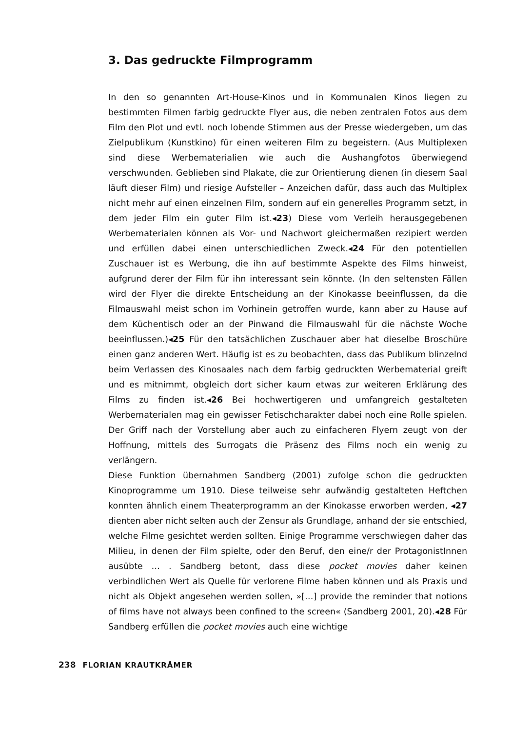3. Das gedruckte Filmprogramm
In den so genannten Art-House-Kinos und in Kommunalen Kinos liegen zu bestimmten Filmen farbig gedruckte Flyer aus, die neben zentralen Fotos aus dem Film den Plot und evtl. noch lobende Stimmen aus der Presse wiedergeben, um das Zielpublikum (Kunstkino) für einen weiteren Film zu begeistern. (Aus Multiplexen sind diese Werbematerialien wie auch die Aushangfotos überwiegend verschwunden. Geblieben sind Plakate, die zur Orientierung dienen (in diesem Saal läuft dieser Film) und riesige Aufsteller – Anzeichen dafür, dass auch das Multiplex nicht mehr auf einen einzelnen Film, sondern auf ein generelles Programm setzt, in dem jeder Film ein guter Film ist.◂23) Diese vom Verleih herausgegebenen Werbematerialen können als Vor- und Nachwort gleichermaßen rezipiert werden und erfüllen dabei einen unterschiedlichen Zweck.◂24 Für den potentiellen Zuschauer ist es Werbung, die ihn auf bestimmte Aspekte des Films hinweist, aufgrund derer der Film für ihn interessant sein könnte. (In den seltensten Fällen wird der Flyer die direkte Entscheidung an der Kinokasse beeinflussen, da die Filmauswahl meist schon im Vorhinein getroffen wurde, kann aber zu Hause auf dem Küchentisch oder an der Pinwand die Filmauswahl für die nächste Woche beeinflussen.)◂25 Für den tatsächlichen Zuschauer aber hat dieselbe Broschüre einen ganz anderen Wert. Häufig ist es zu beobachten, dass das Publikum blinzelnd beim Verlassen des Kinosaales nach dem farbig gedruckten Werbematerial greift und es mitnimmt, obgleich dort sicher kaum etwas zur weiteren Erklärung des Films zu finden ist.◂26 Bei hochwertigeren und umfangreich gestalteten Werbematerialen mag ein gewisser Fetischcharakter dabei noch eine Rolle spielen. Der Griff nach der Vorstellung aber auch zu einfacheren Flyern zeugt von der Hoffnung, mittels des Surrogats die Präsenz des Films noch ein wenig zu verlängern.
Diese Funktion übernahmen Sandberg (2001) zufolge schon die gedruckten Kinoprogramme um 1910. Diese teilweise sehr aufwändig gestalteten Heftchen konnten ähnlich einem Theaterprogramm an der Kinokasse erworben werden, ◂27 dienten aber nicht selten auch der Zensur als Grundlage, anhand der sie entschied, welche Filme gesichtet werden sollten. Einige Programme verschwiegen daher das Milieu, in denen der Film spielte, oder den Beruf, den eine/r der ProtagonistInnen ausübte … . Sandberg betont, dass diese pocket movies daher keinen verbindlichen Wert als Quelle für verlorene Filme haben können und als Praxis und nicht als Objekt angesehen werden sollen, »[…] provide the reminder that notions of films have not always been confined to the screen« (Sandberg 2001, 20).◂28 Für Sandberg erfüllen die pocket movies auch eine wichtige
238 FLORIAN KRAUTKRÄMER